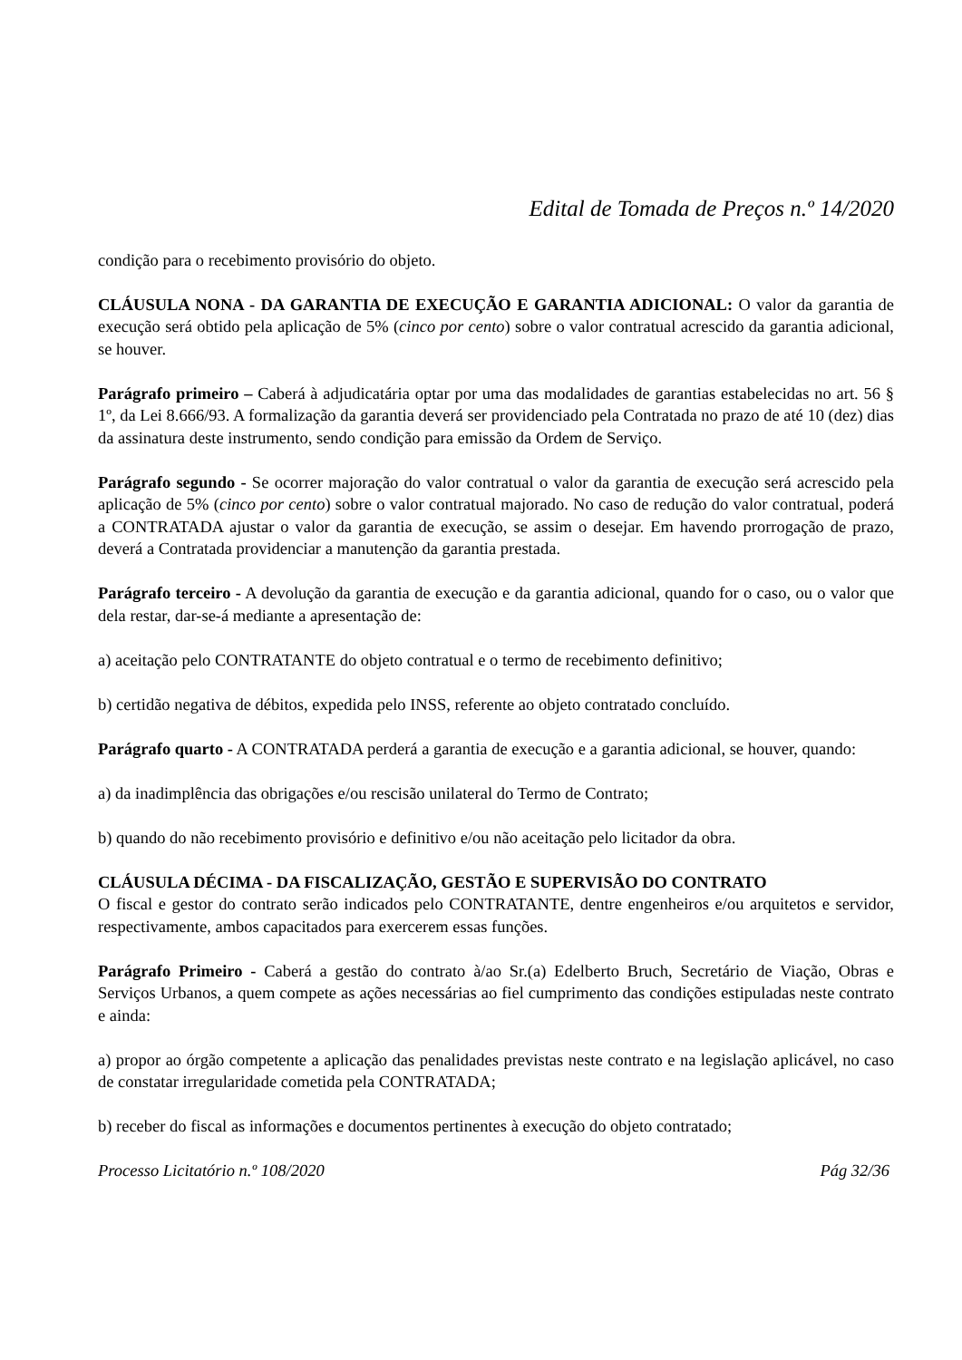Edital de Tomada de Preços n.º 14/2020
condição para o recebimento provisório do objeto.
CLÁUSULA NONA - DA GARANTIA DE EXECUÇÃO E GARANTIA ADICIONAL: O valor da garantia de execução será obtido pela aplicação de 5% (cinco por cento) sobre o valor contratual acrescido da garantia adicional, se houver.
Parágrafo primeiro – Caberá à adjudicatária optar por uma das modalidades de garantias estabelecidas no art. 56 § 1º, da Lei 8.666/93. A formalização da garantia deverá ser providenciado pela Contratada no prazo de até 10 (dez) dias da assinatura deste instrumento, sendo condição para emissão da Ordem de Serviço.
Parágrafo segundo - Se ocorrer majoração do valor contratual o valor da garantia de execução será acrescido pela aplicação de 5% (cinco por cento) sobre o valor contratual majorado. No caso de redução do valor contratual, poderá a CONTRATADA ajustar o valor da garantia de execução, se assim o desejar. Em havendo prorrogação de prazo, deverá a Contratada providenciar a manutenção da garantia prestada.
Parágrafo terceiro - A devolução da garantia de execução e da garantia adicional, quando for o caso, ou o valor que dela restar, dar-se-á mediante a apresentação de:
a) aceitação pelo CONTRATANTE do objeto contratual e o termo de recebimento definitivo;
b) certidão negativa de débitos, expedida pelo INSS, referente ao objeto contratado concluído.
Parágrafo quarto - A CONTRATADA perderá a garantia de execução e a garantia adicional, se houver, quando:
a) da inadimplência das obrigações e/ou rescisão unilateral do Termo de Contrato;
b) quando do não recebimento provisório e definitivo e/ou não aceitação pelo licitador da obra.
CLÁUSULA DÉCIMA - DA FISCALIZAÇÃO, GESTÃO E SUPERVISÃO DO CONTRATO
O fiscal e gestor do contrato serão indicados pelo CONTRATANTE, dentre engenheiros e/ou arquitetos e servidor, respectivamente, ambos capacitados para exercerem essas funções.
Parágrafo Primeiro - Caberá a gestão do contrato à/ao Sr.(a) Edelberto Bruch, Secretário de Viação, Obras e Serviços Urbanos, a quem compete as ações necessárias ao fiel cumprimento das condições estipuladas neste contrato e ainda:
a) propor ao órgão competente a aplicação das penalidades previstas neste contrato e na legislação aplicável, no caso de constatar irregularidade cometida pela CONTRATADA;
b) receber do fiscal as informações e documentos pertinentes à execução do objeto contratado;
Processo Licitatório n.º 108/2020 Pág 32/36